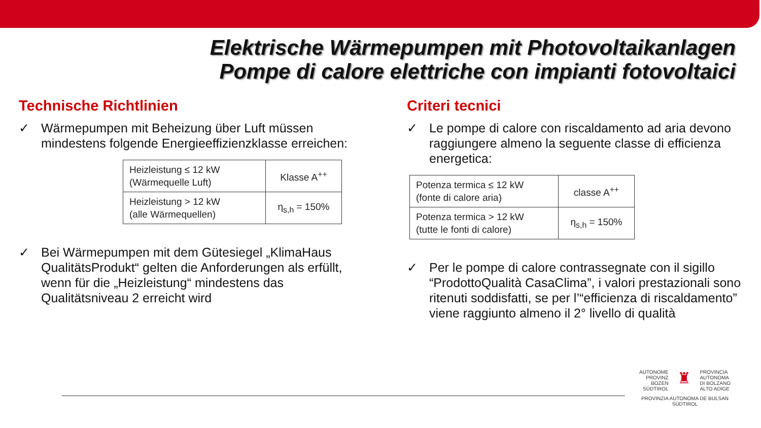Elektrische Wärmepumpen mit Photovoltaikanlagen
Pompe di calore elettriche con impianti fotovoltaici
Technische Richtlinien
✓ Wärmepumpen mit Beheizung über Luft müssen mindestens folgende Energieeffizienzklasse erreichen:
| Heizleistung ≤ 12 kW (Wärmequelle Luft) | Klasse A<sup>++</sup> |
| Heizleistung > 12 kW (alle Wärmequellen) | η<sub>s,h</sub> = 150% |
✓ Bei Wärmepumpen mit dem Gütesiegel „KlimaHaus QualitätsProdukt“ gelten die Anforderungen als erfüllt, wenn für die „Heizleistung“ mindestens das Qualitätsniveau 2 erreicht wird
Criteri tecnici
✓ Le pompe di calore con riscaldamento ad aria devono raggiungere almeno la seguente classe di efficienza energetica:
| Potenza termica ≤ 12 kW (fonte di calore aria) | classe A<sup>++</sup> |
| Potenza termica > 12 kW (tutte le fonti di calore) | η<sub>s,h</sub> = 150% |
✓ Per le pompe di calore contrassegnate con il sigillo “ProdottoQualità CasaClima”, i valori prestazionali sono ritenuti soddisfatti, se per l’“efficienza di riscaldamento” viene raggiunto almeno il 2° livello di qualità
AUTONOME
PROVINZ
BOZEN
SÜDTIROL
♜
PROVINCIA
AUTONOMA
DI BOLZANO
ALTO ADIGE
PROVINZIA AUTONOMA DE BULSAN
SÜDTIROL